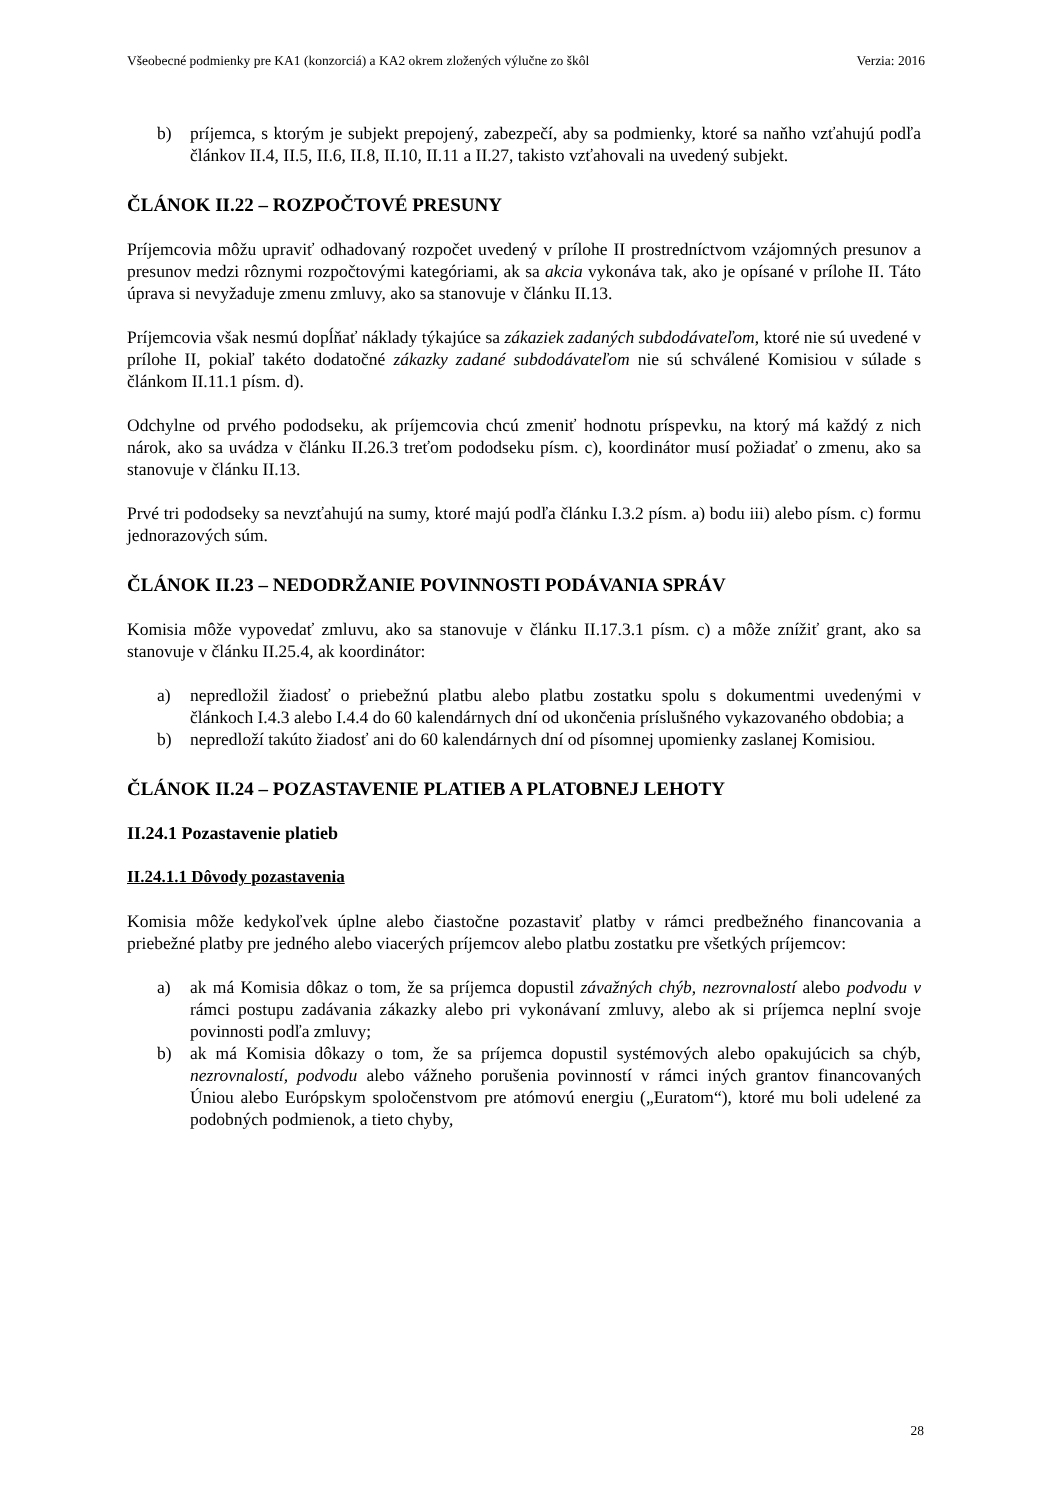Všeobecné podmienky pre KA1 (konzorciá) a KA2 okrem zložených výlučne zo škôl Verzia: 2016
b) príjemca, s ktorým je subjekt prepojený, zabezpečí, aby sa podmienky, ktoré sa naňho vzťahujú podľa článkov II.4, II.5, II.6, II.8, II.10, II.11 a II.27, takisto vzťahovali na uvedený subjekt.
ČLÁNOK II.22 – ROZPOČTOVÉ PRESUNY
Príjemcovia môžu upraviť odhadovaný rozpočet uvedený v prílohe II prostredníctvom vzájomných presunov a presunov medzi rôznymi rozpočtovými kategóriami, ak sa akcia vykonáva tak, ako je opísané v prílohe II. Táto úprava si nevyžaduje zmenu zmluvy, ako sa stanovuje v článku II.13.
Príjemcovia však nesmú dopĺňať náklady týkajúce sa zákaziek zadaných subdodávateľom, ktoré nie sú uvedené v prílohe II, pokiaľ takéto dodatočné zákazky zadané subdodávateľom nie sú schválené Komisiou v súlade s článkom II.11.1 písm. d).
Odchylne od prvého pododseku, ak príjemcovia chcú zmeniť hodnotu príspevku, na ktorý má každý z nich nárok, ako sa uvádza v článku II.26.3 treťom pododseku písm. c), koordinátor musí požiadať o zmenu, ako sa stanovuje v článku II.13.
Prvé tri pododseky sa nevzťahujú na sumy, ktoré majú podľa článku I.3.2 písm. a) bodu iii) alebo písm. c) formu jednorazových súm.
ČLÁNOK II.23 – NEDODRŽANIE POVINNOSTI PODÁVANIA SPRÁV
Komisia môže vypovedať zmluvu, ako sa stanovuje v článku II.17.3.1 písm. c) a môže znížiť grant, ako sa stanovuje v článku II.25.4, ak koordinátor:
a) nepredložil žiadosť o priebežnú platbu alebo platbu zostatku spolu s dokumentmi uvedenými v článkoch I.4.3 alebo I.4.4 do 60 kalendárnych dní od ukončenia príslušného vykazovaného obdobia; a
b) nepredloží takúto žiadosť ani do 60 kalendárnych dní od písomnej upomienky zaslanej Komisiou.
ČLÁNOK II.24 – POZASTAVENIE PLATIEB A PLATOBNEJ LEHOTY
II.24.1 Pozastavenie platieb
II.24.1.1 Dôvody pozastavenia
Komisia môže kedykoľvek úplne alebo čiastočne pozastaviť platby v rámci predbežného financovania a priebežné platby pre jedného alebo viacerých príjemcov alebo platbu zostatku pre všetkých príjemcov:
a) ak má Komisia dôkaz o tom, že sa príjemca dopustil závažných chýb, nezrovnalostí alebo podvodu v rámci postupu zadávania zákazky alebo pri vykonávaní zmluvy, alebo ak si príjemca neplní svoje povinnosti podľa zmluvy;
b) ak má Komisia dôkazy o tom, že sa príjemca dopustil systémových alebo opakujúcich sa chýb, nezrovnalostí, podvodu alebo vážneho porušenia povinností v rámci iných grantov financovaných Úniou alebo Európskym spoločenstvom pre atómovú energiu („Euratom“), ktoré mu boli udelené za podobných podmienok, a tieto chyby,
28